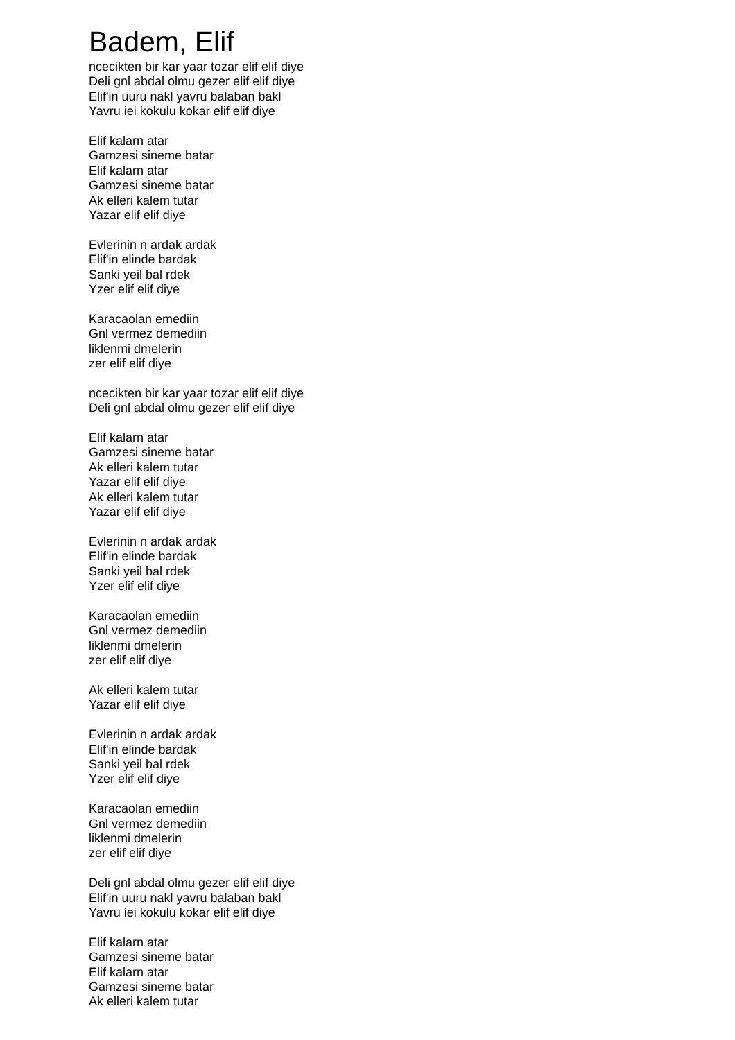Badem, Elif
ncecikten bir kar yaar tozar elif elif diye
Deli gnl abdal olmu gezer elif elif diye
Elif'in uuru nakl yavru balaban bakl
Yavru iei kokulu kokar elif elif diye
Elif kalarn atar
Gamzesi sineme batar
Elif kalarn atar
Gamzesi sineme batar
Ak elleri kalem tutar
Yazar elif elif diye
Evlerinin n ardak ardak
Elif'in elinde bardak
Sanki yeil bal rdek
Yzer elif elif diye
Karacaolan emediin
Gnl vermez demediin
liklenmi dmelerin
zer elif elif diye
ncecikten bir kar yaar tozar elif elif diye
Deli gnl abdal olmu gezer elif elif diye
Elif kalarn atar
Gamzesi sineme batar
Ak elleri kalem tutar
Yazar elif elif diye
Ak elleri kalem tutar
Yazar elif elif diye
Evlerinin n ardak ardak
Elif'in elinde bardak
Sanki yeil bal rdek
Yzer elif elif diye
Karacaolan emediin
Gnl vermez demediin
liklenmi dmelerin
zer elif elif diye
Ak elleri kalem tutar
Yazar elif elif diye
Evlerinin n ardak ardak
Elif'in elinde bardak
Sanki yeil bal rdek
Yzer elif elif diye
Karacaolan emediin
Gnl vermez demediin
liklenmi dmelerin
zer elif elif diye
Deli gnl abdal olmu gezer elif elif diye
Elif'in uuru nakl yavru balaban bakl
Yavru iei kokulu kokar elif elif diye
Elif kalarn atar
Gamzesi sineme batar
Elif kalarn atar
Gamzesi sineme batar
Ak elleri kalem tutar